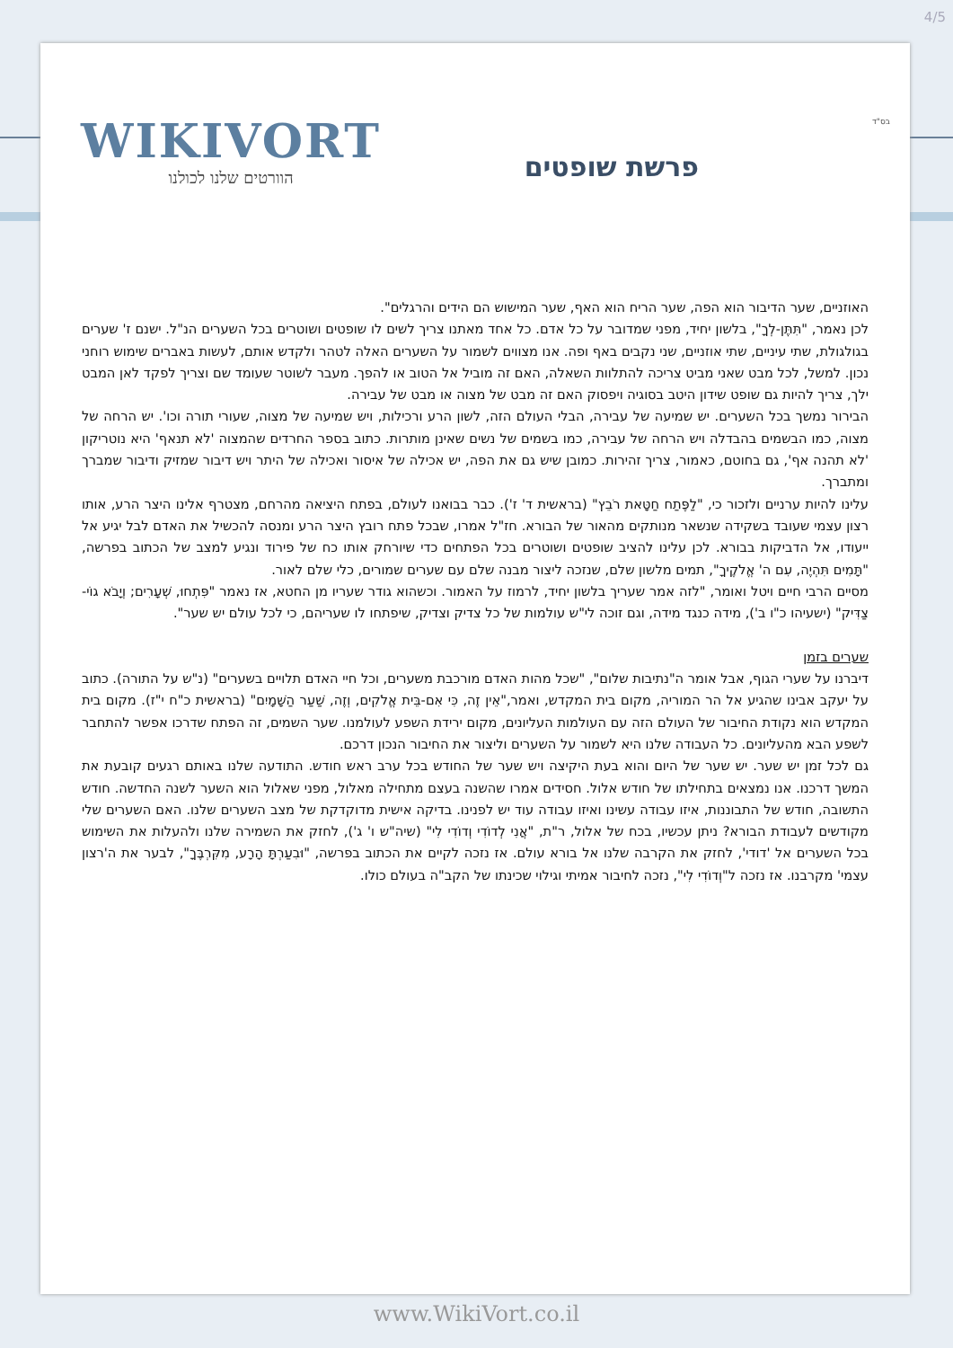4/5
בס"ד WIKIVORT
הוורטים שלנו לכולנו
פרשת שופטים
האוזניים, שער הדיבור הוא הפה, שער הריח הוא האף, שער המישוש הם הידים והרגלים".
לכן נאמר, "תִּתֶּן-לְךָ", בלשון יחיד, מפני שמדובר על כל אדם. כל אחד מאתנו צריך לשים לו שופטים ושוטרים בכל השערים הנ"ל. ישנם ז' שערים בגולגולת, שתי עיניים, שתי אוזניים, שני נקבים באף ופה. אנו מצווים לשמור על השערים האלה לטהר ולקדש אותם, לעשות באברים שימוש רוחני נכון. למשל, לכל מבט שאני מביט צריכה להתלוות השאלה, האם זה מוביל אל הטוב או להפך. מעבר לשוטר שעומד שם וצריך לפקד לאן המבט ילך, צריך להיות גם שופט שידון היטב בסוגיה ויפסוק האם זה מבט של מצוה או מבט של עבירה.
הבירור נמשך בכל השערים. יש שמיעה של עבירה, הבלי העולם הזה, לשון הרע ורכילות, ויש שמיעה של מצוה, שעורי תורה וכו'. יש הרחה של מצוה, כמו הבשמים בהבדלה ויש הרחה של עבירה, כמו בשמים של נשים שאינן מותרות. כתוב בספר החרדים שהמצוה 'לא תנאף' היא נוטריקון 'לא תהנה אף', גם בחוטם, כאמור, צריך זהירות. כמובן שיש גם את הפה, יש אכילה של איסור ואכילה של היתר ויש דיבור שמזיק ודיבור שמברך ומתברך.
עלינו להיות ערניים ולזכור כי, "לַפֶּתַח חַטָּאת רֹבֵץ" (בראשית ד' ז'). כבר בבואנו לעולם, בפתח היציאה מהרחם, מצטרף אלינו היצר הרע, אותו רצון עצמי שעובד בשקידה שנשאר מנותקים מהאור של הבורא. חז"ל אמרו, שבכל פתח רובץ היצר הרע ומנסה להכשיל את האדם לבל יגיע אל ייעודו, אל הדביקות בבורא. לכן עלינו להציב שופטים ושוטרים בכל הפתחים כדי שיורחק אותו כח של פירוד ונגיע למצב של הכתוב בפרשה, "תָּמִים תִּהְיֶה, עִם ה' אֱלֹקֶיךָ", תמים מלשון שלם, שנזכה ליצור מבנה שלם עם שערים שמורים, כלי שלם לאור.
מסיים הרבי חיים ויטל ואומר, "לזה אמר שעריך בלשון יחיד, לרמוז על האמור. וכשהוא גודר שעריו מן החטא, אז נאמר "פִּתְחוּ, שְׁעָרִים; וְיָבֹא גוֹי-צַדִּיק" (ישעיהו כ"ו ב'), מידה כנגד מידה, וגם זוכה לי"ש עולמות של כל צדיק וצדיק, שיפתחו לו שעריהם, כי לכל עולם יש שער".
שערים בזמן
דיברנו על שערי הגוף, אבל אומר ה"נתיבות שלום", "שכל מהות האדם מורכבת משערים, וכל חיי האדם תלויים בשערים" (נ"ש על התורה). כתוב על יעקב אבינו שהגיע אל הר המוריה, מקום בית המקדש, ואמר,"אֵין זֶה, כִּי אִם-בֵּית אֱלֹקִים, וְזֶה, שַׁעַר הַשָּׁמָיִם" (בראשית כ"ח י"ז). מקום בית המקדש הוא נקודת החיבור של העולם הזה עם העולמות העליונים, מקום ירידת השפע לעולמנו. שער השמים, זה הפתח שדרכו אפשר להתחבר לשפע הבא מהעליונים. כל העבודה שלנו היא לשמור על השערים וליצור את החיבור הנכון דרכם.
גם לכל זמן יש שער. יש שער של היום והוא בעת היקיצה ויש שער של החודש בכל ערב ראש חודש. התודעה שלנו באותם רגעים קובעת את המשך דרכנו. אנו נמצאים בתחילתו של חודש אלול. חסידים אמרו שהשנה בעצם מתחילה מאלול, מפני שאלול הוא השער לשנה החדשה. חודש התשובה, חודש של התבוננות, איזו עבודה עשינו ואיזו עבודה עוד יש לפנינו. בדיקה אישית מדוקדקת של מצב השערים שלנו. האם השערים שלי מקודשים לעבודת הבורא? ניתן עכשיו, בכח של אלול, ר"ת, "אֲנִי לְדוֹדִי וְדוֹדִי לִי" (שיה"ש ו' ג'), לחזק את השמירה שלנו ולהעלות את השימוש בכל השערים אל 'דודי', לחזק את הקרבה שלנו אל בורא עולם. אז נזכה לקיים את הכתוב בפרשה, "וּבִעַרְתָּ הָרָע, מִקִּרְבֶּךָ", לבער את ה'רצון עצמי' מקרבנו. אז נזכה ל"וְדוֹדִי לִי", נזכה לחיבור אמיתי וגילוי שכינתו של הקב"ה בעולם כולו.
www.WikiVort.co.il